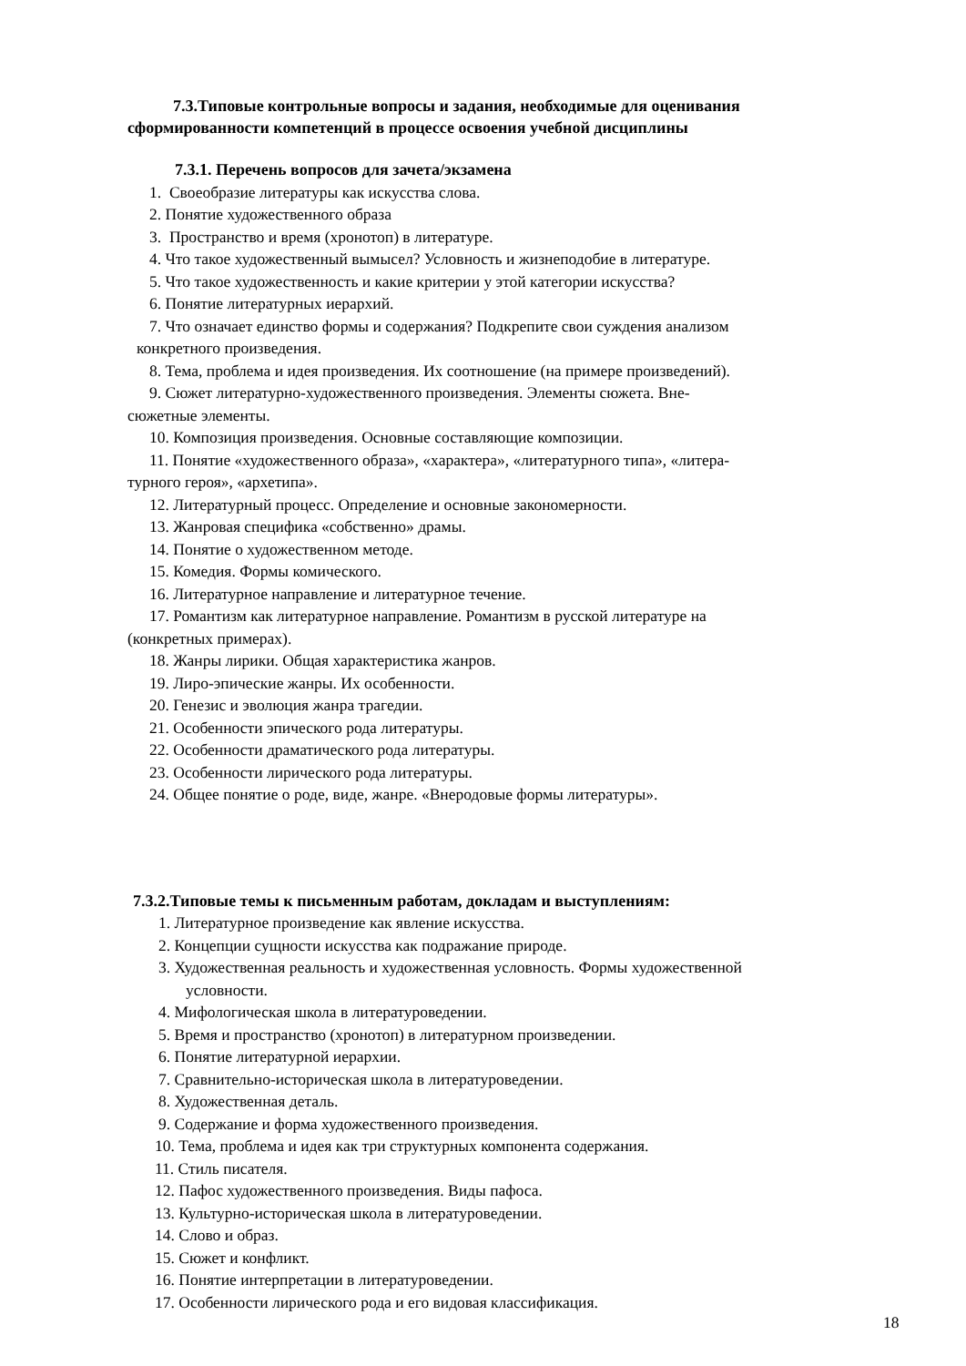7.3.Типовые контрольные вопросы и задания, необходимые для оценивания
сформированности компетенций в процессе освоения учебной дисциплины
7.3.1. Перечень вопросов для зачета/экзамена
1. Своеобразие литературы как искусства слова.
2. Понятие художественного образа
3. Пространство и время (хронотоп) в литературе.
4. Что такое художественный вымысел? Условность и жизнеподобие в литературе.
5. Что такое художественность и какие критерии у этой категории искусства?
6. Понятие литературных иерархий.
7. Что означает единство формы и содержания? Подкрепите свои суждения анализом
конкретного произведения.
8. Тема, проблема и идея произведения. Их соотношение (на примере произведений).
9. Сюжет литературно-художественного произведения. Элементы сюжета. Вне-
сюжетные элементы.
10. Композиция произведения. Основные составляющие композиции.
11. Понятие «художественного образа», «характера», «литературного типа», «литера-
турного героя», «архетипа».
12. Литературный процесс. Определение и основные закономерности.
13. Жанровая специфика «собственно» драмы.
14. Понятие о художественном методе.
15. Комедия. Формы комического.
16. Литературное направление и литературное течение.
17. Романтизм как литературное направление. Романтизм в русской литературе на
(конкретных примерах).
18. Жанры лирики. Общая характеристика жанров.
19. Лиро-эпические жанры. Их особенности.
20. Генезис и эволюция жанра трагедии.
21. Особенности эпического рода литературы.
22. Особенности драматического рода литературы.
23. Особенности лирического рода литературы.
24. Общее понятие о роде, виде, жанре. «Внеродовые формы литературы».
7.3.2.Типовые темы к письменным работам, докладам и выступлениям:
1. Литературное произведение как явление искусства.
2. Концепции сущности искусства как подражание природе.
3. Художественная реальность и художественная условность. Формы художественной
условности.
4. Мифологическая школа в литературоведении.
5. Время и пространство (хронотоп) в литературном произведении.
6. Понятие литературной иерархии.
7. Сравнительно-историческая школа в литературоведении.
8. Художественная деталь.
9. Содержание и форма художественного произведения.
10. Тема, проблема и идея как три структурных компонента содержания.
11. Стиль писателя.
12. Пафос художественного произведения. Виды пафоса.
13. Культурно-историческая школа в литературоведении.
14. Слово и образ.
15. Сюжет и конфликт.
16. Понятие интерпретации в литературоведении.
17. Особенности лирического рода и его видовая классификация.
18